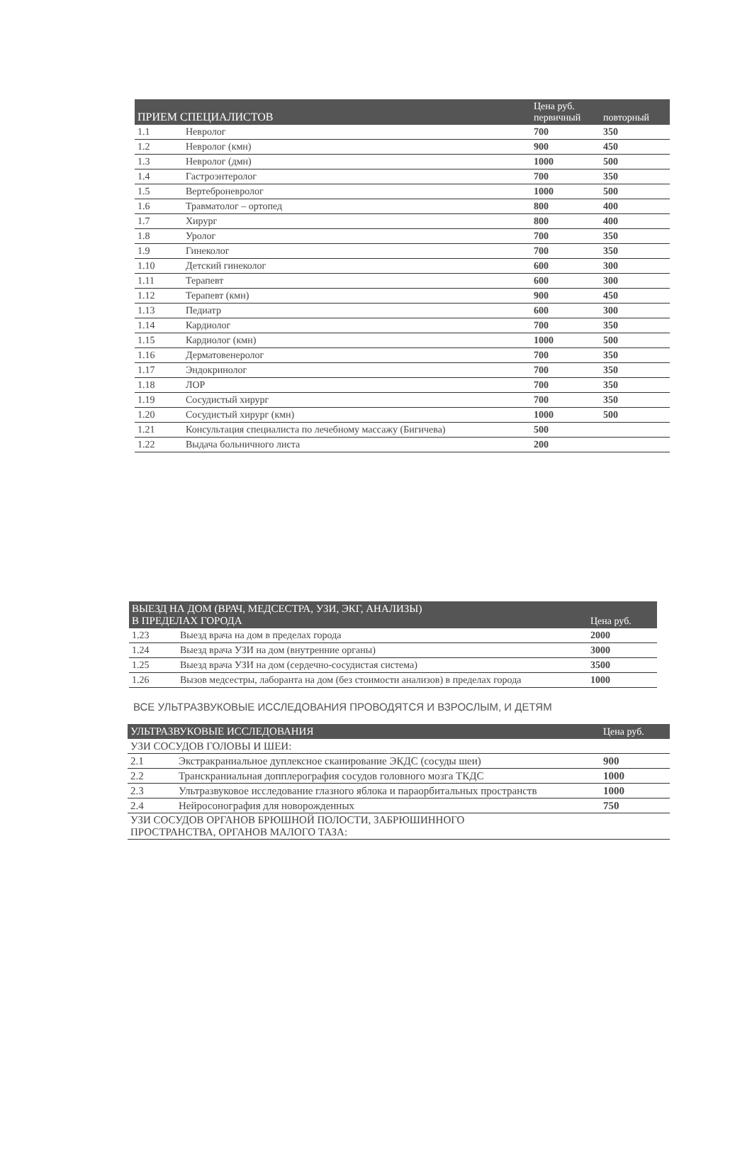| ПРИЕМ СПЕЦИАЛИСТОВ | | Цена руб. первичный | повторный |
| --- | --- | --- | --- |
| 1.1 | Невролог | 700 | 350 |
| 1.2 | Невролог (кмн) | 900 | 450 |
| 1.3 | Невролог (дмн) | 1000 | 500 |
| 1.4 | Гастроэнтеролог | 700 | 350 |
| 1.5 | Вертеброневролог | 1000 | 500 |
| 1.6 | Травматолог – ортопед | 800 | 400 |
| 1.7 | Хирург | 800 | 400 |
| 1.8 | Уролог | 700 | 350 |
| 1.9 | Гинеколог | 700 | 350 |
| 1.10 | Детский гинеколог | 600 | 300 |
| 1.11 | Терапевт | 600 | 300 |
| 1.12 | Терапевт (кмн) | 900 | 450 |
| 1.13 | Педиатр | 600 | 300 |
| 1.14 | Кардиолог | 700 | 350 |
| 1.15 | Кардиолог (кмн) | 1000 | 500 |
| 1.16 | Дерматовенеролог | 700 | 350 |
| 1.17 | Эндокринолог | 700 | 350 |
| 1.18 | ЛОР | 700 | 350 |
| 1.19 | Сосудистый хирург | 700 | 350 |
| 1.20 | Сосудистый хирург (кмн) | 1000 | 500 |
| 1.21 | Консультация специалиста по лечебному массажу (Бигичева) | 500 | |
| 1.22 | Выдача больничного листа | 200 | |
| ВЫЕЗД НА ДОМ (ВРАЧ, МЕДСЕСТРА, УЗИ, ЭКГ, АНАЛИЗЫ) В ПРЕДЕЛАХ ГОРОДА | | Цена руб. |
| --- | --- | --- |
| 1.23 | Выезд врача на дом в пределах города | 2000 |
| 1.24 | Выезд врача УЗИ на дом (внутренние органы) | 3000 |
| 1.25 | Выезд врача УЗИ на дом (сердечно-сосудистая система) | 3500 |
| 1.26 | Вызов медсестры, лаборанта на дом (без стоимости анализов) в пределах города | 1000 |
ВСЕ УЛЬТРАЗВУКОВЫЕ ИССЛЕДОВАНИЯ ПРОВОДЯТСЯ И ВЗРОСЛЫМ, И ДЕТЯМ
| УЛЬТРАЗВУКОВЫЕ ИССЛЕДОВАНИЯ | | Цена руб. |
| --- | --- | --- |
| УЗИ СОСУДОВ ГОЛОВЫ И ШЕИ: | | |
| 2.1 | Экстракраниальное дуплексное сканирование ЭКДС (сосуды шеи) | 900 |
| 2.2 | Транскраниальная допплерография сосудов головного мозга ТКДС | 1000 |
| 2.3 | Ультразвуковое исследование глазного яблока и параорбитальных пространств | 1000 |
| 2.4 | Нейросонография для новорожденных | 750 |
| УЗИ СОСУДОВ ОРГАНОВ БРЮШНОЙ ПОЛОСТИ, ЗАБРЮШИННОГО ПРОСТРАНСТВА, ОРГАНОВ МАЛОГО ТАЗА: | | |